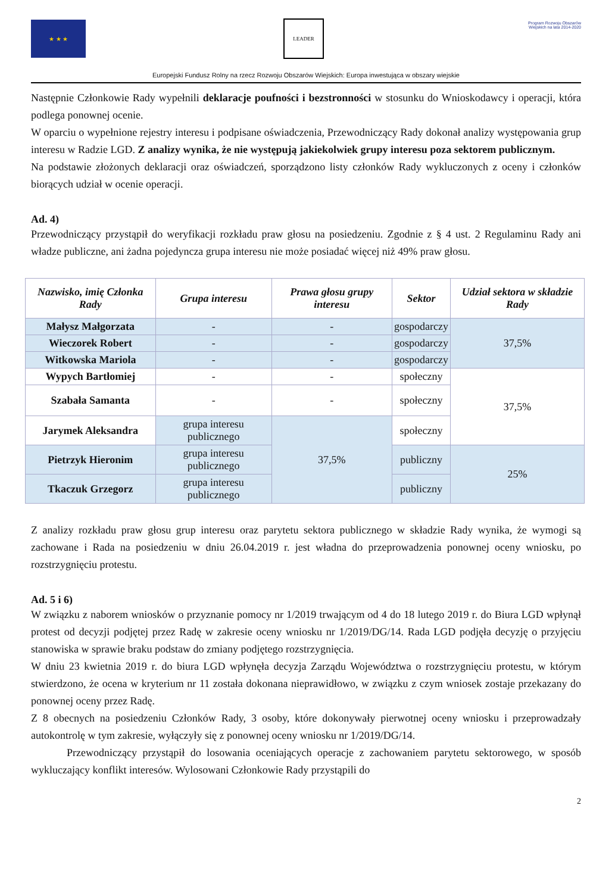★ ★ ★ LEADER
Program Rozwoju Obszarów Wiejskich na lata 2014-2020
Europejski Fundusz Rolny na rzecz Rozwoju Obszarów Wiejskich: Europa inwestująca w obszary wiejskie
Następnie Członkowie Rady wypełnili deklaracje poufności i bezstronności w stosunku do Wnioskodawcy i operacji, która podlega ponownej ocenie.
W oparciu o wypełnione rejestry interesu i podpisane oświadczenia, Przewodniczący Rady dokonał analizy występowania grup interesu w Radzie LGD. Z analizy wynika, że nie występują jakiekolwiek grupy interesu poza sektorem publicznym.
Na podstawie złożonych deklaracji oraz oświadczeń, sporządzono listy członków Rady wykluczonych z oceny i członków biorących udział w ocenie operacji.
Ad. 4)
Przewodniczący przystąpił do weryfikacji rozkładu praw głosu na posiedzeniu. Zgodnie z § 4 ust. 2 Regulaminu Rady ani władze publiczne, ani żadna pojedyncza grupa interesu nie może posiadać więcej niż 49% praw głosu.
| Nazwisko, imię Członka Rady | Grupa interesu | Prawa głosu grupy interesu | Sektor | Udział sektora w składzie Rady |
| --- | --- | --- | --- | --- |
| Małysz Małgorzata | - | - | gospodarczy | 37,5% |
| Wieczorek Robert | - | - | gospodarczy | |
| Witkowska Mariola | - | - | gospodarczy | |
| Wypych Bartłomiej | - | - | społeczny | 37,5% |
| Szabała Samanta | - | - | społeczny | |
| Jarymek Aleksandra | grupa interesu publicznego | 37,5% | społeczny | |
| Pietrzyk Hieronim | grupa interesu publicznego | | publiczny | 25% |
| Tkaczuk Grzegorz | grupa interesu publicznego | | publiczny | |
Z analizy rozkładu praw głosu grup interesu oraz parytetu sektora publicznego w składzie Rady wynika, że wymogi są zachowane i Rada na posiedzeniu w dniu 26.04.2019 r. jest władna do przeprowadzenia ponownej oceny wniosku, po rozstrzygnięciu protestu.
Ad. 5 i 6)
W związku z naborem wniosków o przyznanie pomocy nr 1/2019 trwającym od 4 do 18 lutego 2019 r. do Biura LGD wpłynął protest od decyzji podjętej przez Radę w zakresie oceny wniosku nr 1/2019/DG/14. Rada LGD podjęła decyzję o przyjęciu stanowiska w sprawie braku podstaw do zmiany podjętego rozstrzygnięcia.
W dniu 23 kwietnia 2019 r. do biura LGD wpłynęła decyzja Zarządu Województwa o rozstrzygnięciu protestu, w którym stwierdzono, że ocena w kryterium nr 11 została dokonana nieprawidłowo, w związku z czym wniosek zostaje przekazany do ponownej oceny przez Radę.
Z 8 obecnych na posiedzeniu Członków Rady, 3 osoby, które dokonywały pierwotnej oceny wniosku i przeprowadzały autokontrolę w tym zakresie, wyłączyły się z ponownej oceny wniosku nr 1/2019/DG/14.
Przewodniczący przystąpił do losowania oceniających operacje z zachowaniem parytetu sektorowego, w sposób wykluczający konflikt interesów. Wylosowani Członkowie Rady przystąpili do
2